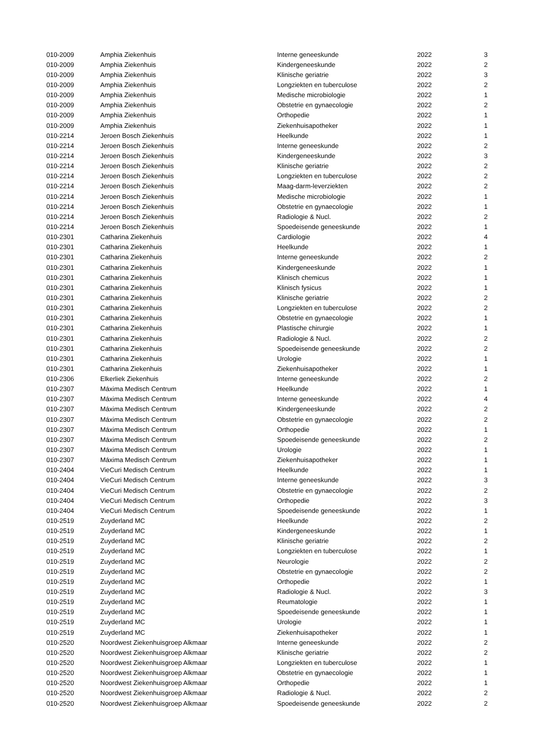| 010-2009 | Amphia Ziekenhuis | Interne geneeskunde | 2022 | 3 |
| 010-2009 | Amphia Ziekenhuis | Kindergeneeskunde | 2022 | 2 |
| 010-2009 | Amphia Ziekenhuis | Klinische geriatrie | 2022 | 3 |
| 010-2009 | Amphia Ziekenhuis | Longziekten en tuberculose | 2022 | 2 |
| 010-2009 | Amphia Ziekenhuis | Medische microbiologie | 2022 | 1 |
| 010-2009 | Amphia Ziekenhuis | Obstetrie en gynaecologie | 2022 | 2 |
| 010-2009 | Amphia Ziekenhuis | Orthopedie | 2022 | 1 |
| 010-2009 | Amphia Ziekenhuis | Ziekenhuisapotheker | 2022 | 1 |
| 010-2214 | Jeroen Bosch Ziekenhuis | Heelkunde | 2022 | 1 |
| 010-2214 | Jeroen Bosch Ziekenhuis | Interne geneeskunde | 2022 | 2 |
| 010-2214 | Jeroen Bosch Ziekenhuis | Kindergeneeskunde | 2022 | 3 |
| 010-2214 | Jeroen Bosch Ziekenhuis | Klinische geriatrie | 2022 | 2 |
| 010-2214 | Jeroen Bosch Ziekenhuis | Longziekten en tuberculose | 2022 | 2 |
| 010-2214 | Jeroen Bosch Ziekenhuis | Maag-darm-leverziekten | 2022 | 2 |
| 010-2214 | Jeroen Bosch Ziekenhuis | Medische microbiologie | 2022 | 1 |
| 010-2214 | Jeroen Bosch Ziekenhuis | Obstetrie en gynaecologie | 2022 | 1 |
| 010-2214 | Jeroen Bosch Ziekenhuis | Radiologie & Nucl. | 2022 | 2 |
| 010-2214 | Jeroen Bosch Ziekenhuis | Spoedeisende geneeskunde | 2022 | 1 |
| 010-2301 | Catharina Ziekenhuis | Cardiologie | 2022 | 4 |
| 010-2301 | Catharina Ziekenhuis | Heelkunde | 2022 | 1 |
| 010-2301 | Catharina Ziekenhuis | Interne geneeskunde | 2022 | 2 |
| 010-2301 | Catharina Ziekenhuis | Kindergeneeskunde | 2022 | 1 |
| 010-2301 | Catharina Ziekenhuis | Klinisch chemicus | 2022 | 1 |
| 010-2301 | Catharina Ziekenhuis | Klinisch fysicus | 2022 | 1 |
| 010-2301 | Catharina Ziekenhuis | Klinische geriatrie | 2022 | 2 |
| 010-2301 | Catharina Ziekenhuis | Longziekten en tuberculose | 2022 | 2 |
| 010-2301 | Catharina Ziekenhuis | Obstetrie en gynaecologie | 2022 | 1 |
| 010-2301 | Catharina Ziekenhuis | Plastische chirurgie | 2022 | 1 |
| 010-2301 | Catharina Ziekenhuis | Radiologie & Nucl. | 2022 | 2 |
| 010-2301 | Catharina Ziekenhuis | Spoedeisende geneeskunde | 2022 | 2 |
| 010-2301 | Catharina Ziekenhuis | Urologie | 2022 | 1 |
| 010-2301 | Catharina Ziekenhuis | Ziekenhuisapotheker | 2022 | 1 |
| 010-2306 | Elkerliek Ziekenhuis | Interne geneeskunde | 2022 | 2 |
| 010-2307 | Máxima Medisch Centrum | Heelkunde | 2022 | 1 |
| 010-2307 | Máxima Medisch Centrum | Interne geneeskunde | 2022 | 4 |
| 010-2307 | Máxima Medisch Centrum | Kindergeneeskunde | 2022 | 2 |
| 010-2307 | Máxima Medisch Centrum | Obstetrie en gynaecologie | 2022 | 2 |
| 010-2307 | Máxima Medisch Centrum | Orthopedie | 2022 | 1 |
| 010-2307 | Máxima Medisch Centrum | Spoedeisende geneeskunde | 2022 | 2 |
| 010-2307 | Máxima Medisch Centrum | Urologie | 2022 | 1 |
| 010-2307 | Máxima Medisch Centrum | Ziekenhuisapotheker | 2022 | 1 |
| 010-2404 | VieCuri Medisch Centrum | Heelkunde | 2022 | 1 |
| 010-2404 | VieCuri Medisch Centrum | Interne geneeskunde | 2022 | 3 |
| 010-2404 | VieCuri Medisch Centrum | Obstetrie en gynaecologie | 2022 | 2 |
| 010-2404 | VieCuri Medisch Centrum | Orthopedie | 2022 | 3 |
| 010-2404 | VieCuri Medisch Centrum | Spoedeisende geneeskunde | 2022 | 1 |
| 010-2519 | Zuyderland MC | Heelkunde | 2022 | 2 |
| 010-2519 | Zuyderland MC | Kindergeneeskunde | 2022 | 1 |
| 010-2519 | Zuyderland MC | Klinische geriatrie | 2022 | 2 |
| 010-2519 | Zuyderland MC | Longziekten en tuberculose | 2022 | 1 |
| 010-2519 | Zuyderland MC | Neurologie | 2022 | 2 |
| 010-2519 | Zuyderland MC | Obstetrie en gynaecologie | 2022 | 2 |
| 010-2519 | Zuyderland MC | Orthopedie | 2022 | 1 |
| 010-2519 | Zuyderland MC | Radiologie & Nucl. | 2022 | 3 |
| 010-2519 | Zuyderland MC | Reumatologie | 2022 | 1 |
| 010-2519 | Zuyderland MC | Spoedeisende geneeskunde | 2022 | 1 |
| 010-2519 | Zuyderland MC | Urologie | 2022 | 1 |
| 010-2519 | Zuyderland MC | Ziekenhuisapotheker | 2022 | 1 |
| 010-2520 | Noordwest Ziekenhuisgroep Alkmaar | Interne geneeskunde | 2022 | 2 |
| 010-2520 | Noordwest Ziekenhuisgroep Alkmaar | Klinische geriatrie | 2022 | 2 |
| 010-2520 | Noordwest Ziekenhuisgroep Alkmaar | Longziekten en tuberculose | 2022 | 1 |
| 010-2520 | Noordwest Ziekenhuisgroep Alkmaar | Obstetrie en gynaecologie | 2022 | 1 |
| 010-2520 | Noordwest Ziekenhuisgroep Alkmaar | Orthopedie | 2022 | 1 |
| 010-2520 | Noordwest Ziekenhuisgroep Alkmaar | Radiologie & Nucl. | 2022 | 2 |
| 010-2520 | Noordwest Ziekenhuisgroep Alkmaar | Spoedeisende geneeskunde | 2022 | 2 |